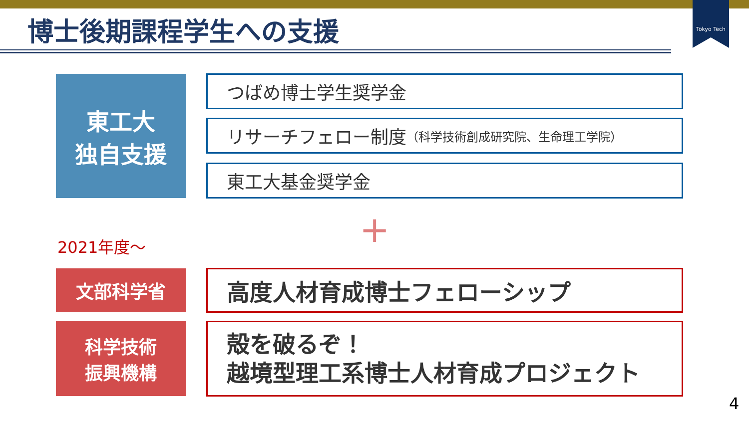Tokyo Tech
博士後期課程学生への支援
東工大
独自支援
つばめ博士学生奨学金
リサーチフェロー制度 （科学技術創成研究院、生命理工学院）
東工大基金奨学金
+
2021年度～
文部科学省
科学技術
振興機構
高度人材育成博士フェローシップ
殻を破るぞ！
越境型理工系博士人材育成プロジェクト
4